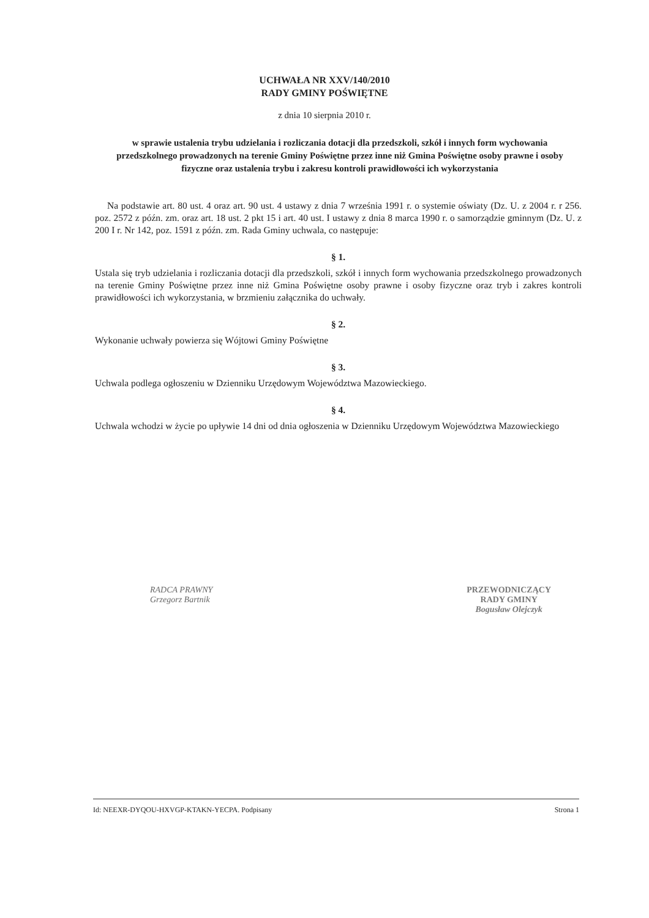UCHWAŁA NR XXV/140/2010
RADY GMINY POŚWIĘTNE
z dnia 10 sierpnia 2010 r.
w sprawie ustalenia trybu udzielania i rozliczania dotacji dla przedszkoli, szkół i innych form wychowania przedszkolnego prowadzonych na terenie Gminy Poświętne przez inne niż Gmina Poświętne osoby prawne i osoby fizyczne oraz ustalenia trybu i zakresu kontroli prawidłowości ich wykorzystania
Na podstawie art. 80 ust. 4 oraz art. 90 ust. 4 ustawy z dnia 7 września 1991 r. o systemie oświaty (Dz. U. z 2004 r. r 256. poz. 2572 z późn. zm. oraz art. 18 ust. 2 pkt 15 i art. 40 ust. I ustawy z dnia 8 marca 1990 r. o samorządzie gminnym (Dz. U. z 200 I r. Nr 142, poz. 1591 z późn. zm. Rada Gminy uchwala, co następuje:
§ 1.
Ustala się tryb udzielania i rozliczania dotacji dla przedszkoli, szkół i innych form wychowania przedszkolnego prowadzonych na terenie Gminy Poświętne przez inne niż Gmina Poświętne osoby prawne i osoby fizyczne oraz tryb i zakres kontroli prawidłowości ich wykorzystania, w brzmieniu załącznika do uchwały.
§ 2.
Wykonanie uchwały powierza się Wójtowi Gminy Poświętne
§ 3.
Uchwala podlega ogłoszeniu w Dzienniku Urzędowym Województwa Mazowieckiego.
§ 4.
Uchwala wchodzi w życie po upływie 14 dni od dnia ogłoszenia w Dzienniku Urzędowym Województwa Mazowieckiego
RADCA PRAWNY
Grzegorz Bartnik
PRZEWODNICZĄCY
RADY GMINY
Bogusław Olejczyk
Id: NEEXR-DYQOU-HXVGP-KTAKN-YECPA. Podpisany Strona 1